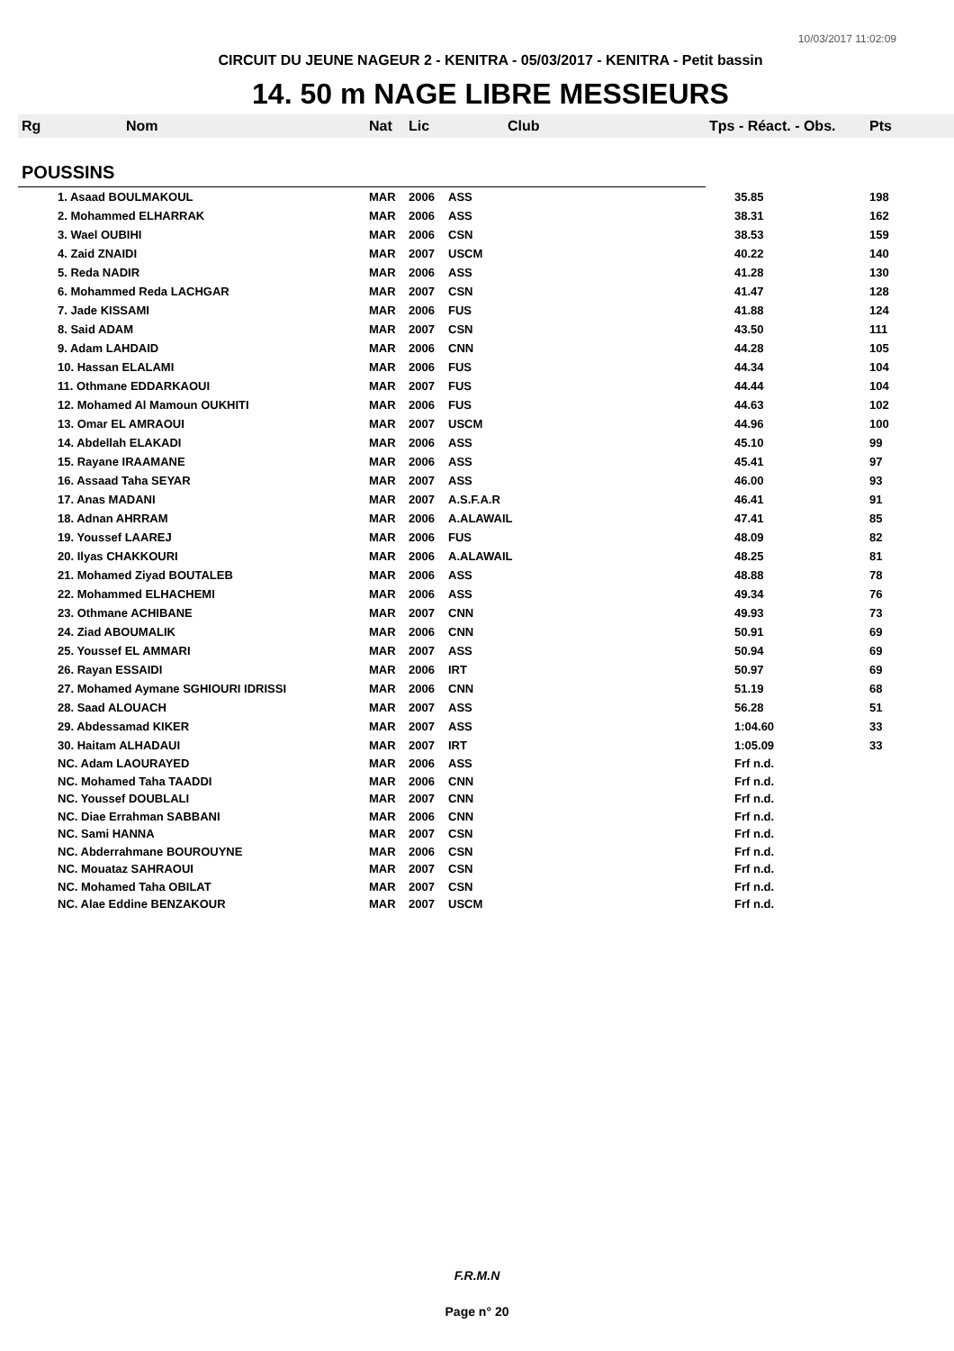10/03/2017 11:02:09
CIRCUIT DU JEUNE NAGEUR 2 - KENITRA - 05/03/2017 - KENITRA - Petit bassin
14. 50 m NAGE LIBRE MESSIEURS
| Rg | Nom | Nat | Lic | Club | Tps - Réact. - Obs. | Pts |
| --- | --- | --- | --- | --- | --- | --- |
| POUSSINS | | | | | | |
| | 1. Asaad BOULMAKOUL | MAR | 2006 | ASS | 35.85 | 198 |
| | 2. Mohammed ELHARRAK | MAR | 2006 | ASS | 38.31 | 162 |
| | 3. Wael OUBIHI | MAR | 2006 | CSN | 38.53 | 159 |
| | 4. Zaid ZNAIDI | MAR | 2007 | USCM | 40.22 | 140 |
| | 5. Reda NADIR | MAR | 2006 | ASS | 41.28 | 130 |
| | 6. Mohammed Reda LACHGAR | MAR | 2007 | CSN | 41.47 | 128 |
| | 7. Jade KISSAMI | MAR | 2006 | FUS | 41.88 | 124 |
| | 8. Said ADAM | MAR | 2007 | CSN | 43.50 | 111 |
| | 9. Adam LAHDAID | MAR | 2006 | CNN | 44.28 | 105 |
| | 10. Hassan ELALAMI | MAR | 2006 | FUS | 44.34 | 104 |
| | 11. Othmane EDDARKAOUI | MAR | 2007 | FUS | 44.44 | 104 |
| | 12. Mohamed Al Mamoun OUKHITI | MAR | 2006 | FUS | 44.63 | 102 |
| | 13. Omar EL AMRAOUI | MAR | 2007 | USCM | 44.96 | 100 |
| | 14. Abdellah ELAKADI | MAR | 2006 | ASS | 45.10 | 99 |
| | 15. Rayane IRAAMANE | MAR | 2006 | ASS | 45.41 | 97 |
| | 16. Assaad Taha SEYAR | MAR | 2007 | ASS | 46.00 | 93 |
| | 17. Anas MADANI | MAR | 2007 | A.S.F.A.R | 46.41 | 91 |
| | 18. Adnan AHRRAM | MAR | 2006 | A.ALAWAIL | 47.41 | 85 |
| | 19. Youssef LAAREJ | MAR | 2006 | FUS | 48.09 | 82 |
| | 20. Ilyas CHAKKOURI | MAR | 2006 | A.ALAWAIL | 48.25 | 81 |
| | 21. Mohamed Ziyad BOUTALEB | MAR | 2006 | ASS | 48.88 | 78 |
| | 22. Mohammed ELHACHEMI | MAR | 2006 | ASS | 49.34 | 76 |
| | 23. Othmane ACHIBANE | MAR | 2007 | CNN | 49.93 | 73 |
| | 24. Ziad ABOUMALIK | MAR | 2006 | CNN | 50.91 | 69 |
| | 25. Youssef EL AMMARI | MAR | 2007 | ASS | 50.94 | 69 |
| | 26. Rayan ESSAIDI | MAR | 2006 | IRT | 50.97 | 69 |
| | 27. Mohamed Aymane SGHIOURI IDRISSI | MAR | 2006 | CNN | 51.19 | 68 |
| | 28. Saad ALOUACH | MAR | 2007 | ASS | 56.28 | 51 |
| | 29. Abdessamad KIKER | MAR | 2007 | ASS | 1:04.60 | 33 |
| | 30. Haitam ALHADAUI | MAR | 2007 | IRT | 1:05.09 | 33 |
| | NC. Adam LAOURAYED | MAR | 2006 | ASS | Frf n.d. | |
| | NC. Mohamed Taha TAADDI | MAR | 2006 | CNN | Frf n.d. | |
| | NC. Youssef DOUBLALI | MAR | 2007 | CNN | Frf n.d. | |
| | NC. Diae Errahman SABBANI | MAR | 2006 | CNN | Frf n.d. | |
| | NC. Sami HANNA | MAR | 2007 | CSN | Frf n.d. | |
| | NC. Abderrahmane BOUROUYNE | MAR | 2006 | CSN | Frf n.d. | |
| | NC. Mouataz SAHRAOUI | MAR | 2007 | CSN | Frf n.d. | |
| | NC. Mohamed Taha OBILAT | MAR | 2007 | CSN | Frf n.d. | |
| | NC. Alae Eddine BENZAKOUR | MAR | 2007 | USCM | Frf n.d. | |
F.R.M.N
Page n° 20